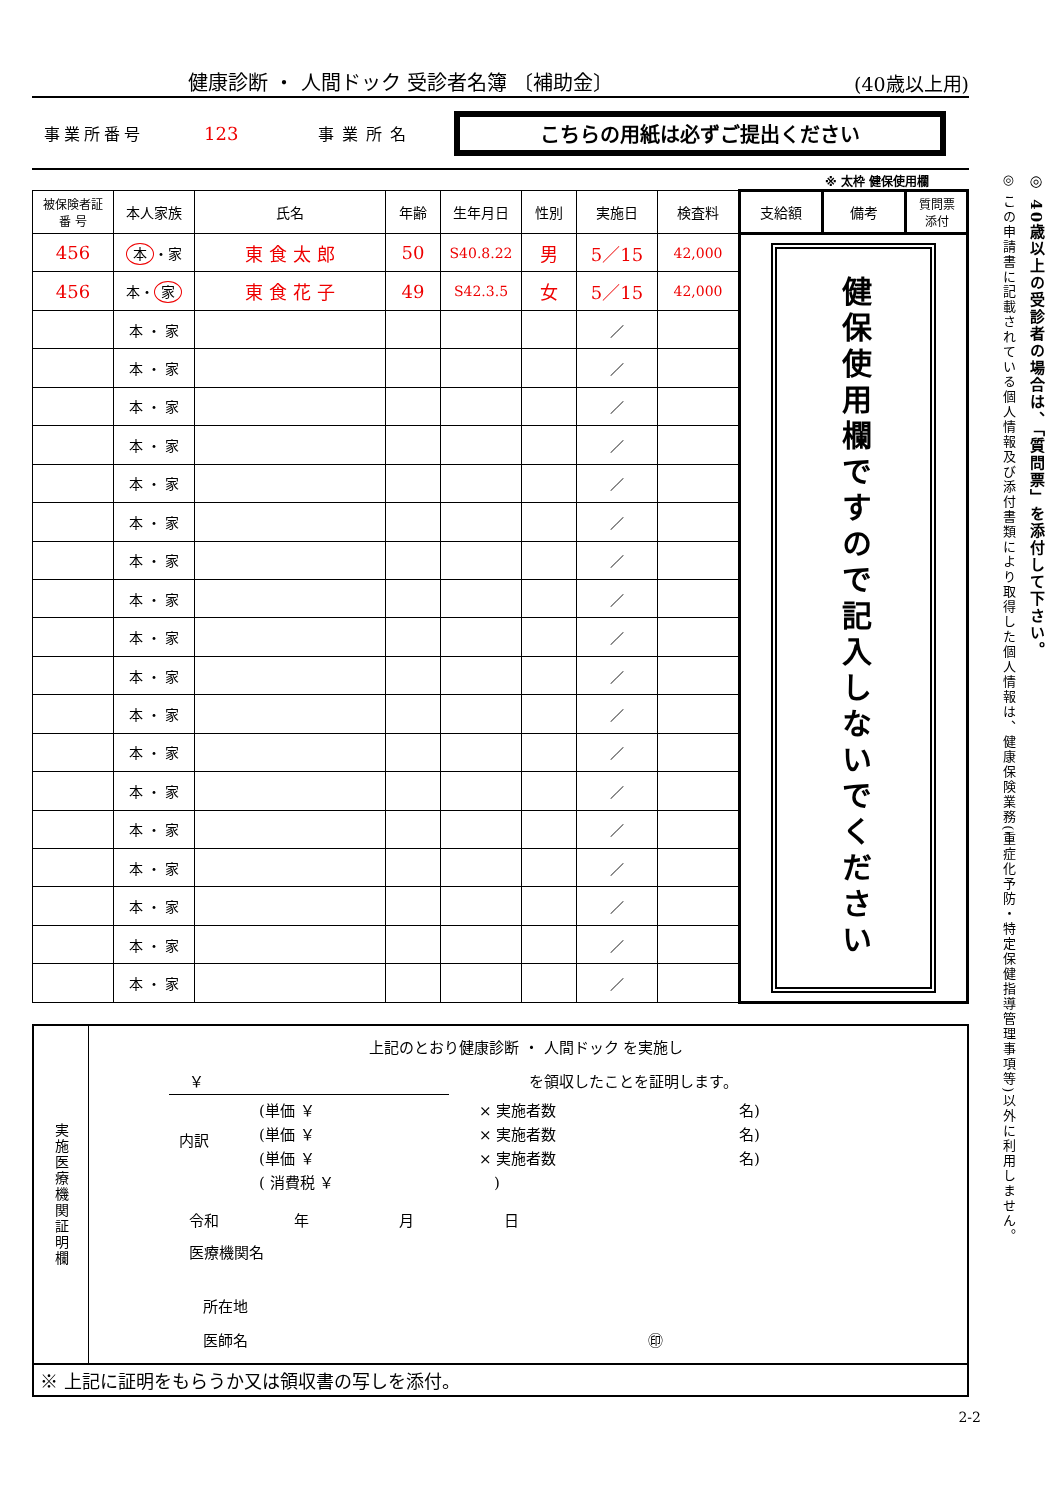健康診断 ・ 人間ドック 受診者名簿 〔補助金〕 (40歳以上用)
事業所番号 123 事業所名 こちらの用紙は必ずご提出ください
※ 太枠 健保使用欄
| 被保険者証 番 号 | 本人家族 | 氏名 | 年齢 | 生年月日 | 性別 | 実施日 | 検査料 | 支給額 | 備考 | 質問票 添付 |
| --- | --- | --- | --- | --- | --- | --- | --- | --- | --- | --- |
| 456 | 本 ・家 | 東 食 太 郎 | 50 | S40.8.22 | 男 | 5／15 | 42,000 | 健保使用欄ですので記入しないでください | | |
| 456 | 本・ 家 | 東 食 花 子 | 49 | S42.3.5 | 女 | 5／15 | 42,000 | | | |
| | 本 ・ 家 | | | | | ／ | | | | |
| | 本 ・ 家 | | | | | ／ | | | | |
| | 本 ・ 家 | | | | | ／ | | | | |
| | 本 ・ 家 | | | | | ／ | | | | |
| | 本 ・ 家 | | | | | ／ | | | | |
| | 本 ・ 家 | | | | | ／ | | | | |
| | 本 ・ 家 | | | | | ／ | | | | |
| | 本 ・ 家 | | | | | ／ | | | | |
| | 本 ・ 家 | | | | | ／ | | | | |
| | 本 ・ 家 | | | | | ／ | | | | |
| | 本 ・ 家 | | | | | ／ | | | | |
| | 本 ・ 家 | | | | | ／ | | | | |
| | 本 ・ 家 | | | | | ／ | | | | |
| | 本 ・ 家 | | | | | ／ | | | | |
| | 本 ・ 家 | | | | | ／ | | | | |
| | 本 ・ 家 | | | | | ／ | | | | |
| | 本 ・ 家 | | | | | ／ | | | | |
| | 本 ・ 家 | | | | | ／ | | | | |
実施医療機関証明欄
上記のとおり健康診断 ・ 人間ドック を実施し
￥ を領収したことを証明します。
内訳
(単価 ￥
(単価 ￥
(単価 ￥
( 消費税 ￥
× 実施者数
× 実施者数
× 実施者数
　)
名)
名)
名)
令和　　　　　年　　　　　　月　　　　　　日
医療機関名
所在地
医師名 ㊞
※ 上記に証明をもらうか又は領収書の写しを添付。
2-2
◎ 40歳以上の受診者の場合は、「質問票」を添付して下さい。
◎ この申請書に記載されている個人情報及び添付書類により取得した個人情報は、健康保険業務(重症化予防・特定保健指導管理事項等)以外に利用しません。